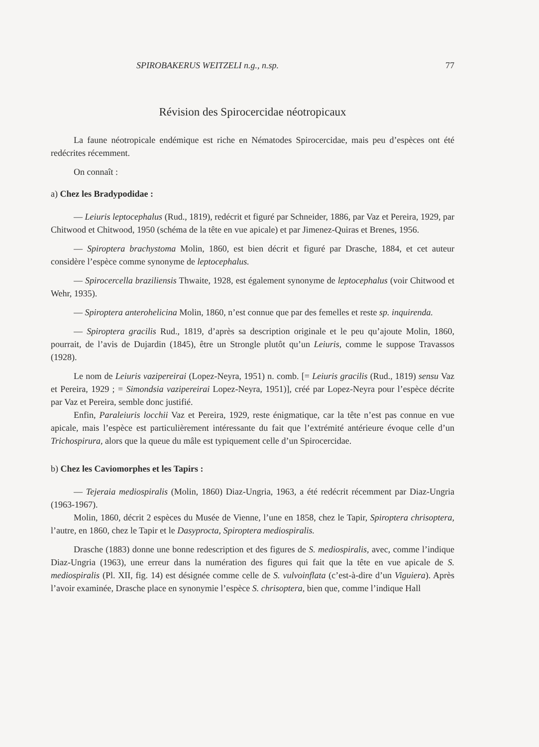SPIROBAKERUS WEITZELI n.g., n.sp. 77
Révision des Spirocercidae néotropicaux
La faune néotropicale endémique est riche en Nématodes Spirocercidae, mais peu d’espèces ont été redécrites récemment.
On connaît :
a) Chez les Bradypodidae :
— Leiuris leptocephalus (Rud., 1819), redécrit et figuré par Schneider, 1886, par Vaz et Pereira, 1929, par Chitwood et Chitwood, 1950 (schéma de la tête en vue apicale) et par Jimenez-Quiras et Brenes, 1956.
— Spiroptera brachystoma Molin, 1860, est bien décrit et figuré par Drasche, 1884, et cet auteur considère l’espèce comme synonyme de leptocephalus.
— Spirocercella braziliensis Thwaite, 1928, est également synonyme de leptocephalus (voir Chitwood et Wehr, 1935).
— Spiroptera anterohelicina Molin, 1860, n’est connue que par des femelles et reste sp. inquirenda.
— Spiroptera gracilis Rud., 1819, d’après sa description originale et le peu qu’ajoute Molin, 1860, pourrait, de l’avis de Dujardin (1845), être un Strongle plutôt qu’un Leiuris, comme le suppose Travassos (1928).
Le nom de Leiuris vazipereirai (Lopez-Neyra, 1951) n. comb. [= Leiuris gracilis (Rud., 1819) sensu Vaz et Pereira, 1929 ; = Simondsia vazipereirai Lopez-Neyra, 1951)], créé par Lopez-Neyra pour l’espèce décrite par Vaz et Pereira, semble donc justifié.
Enfin, Paraleiuris locchii Vaz et Pereira, 1929, reste énigmatique, car la tête n’est pas connue en vue apicale, mais l’espèce est particulièrement intéressante du fait que l’extrémité antérieure évoque celle d’un Trichospirura, alors que la queue du mâle est typiquement celle d’un Spirocercidae.
b) Chez les Caviomorphes et les Tapirs :
— Tejeraia mediospiralis (Molin, 1860) Diaz-Ungria, 1963, a été redécrit récemment par Diaz-Ungria (1963-1967).
Molin, 1860, décrit 2 espèces du Musée de Vienne, l’une en 1858, chez le Tapir, Spiroptera chrisoptera, l’autre, en 1860, chez le Tapir et le Dasyprocta, Spiroptera mediospiralis.
Drasche (1883) donne une bonne redescription et des figures de S. mediospiralis, avec, comme l’indique Diaz-Ungria (1963), une erreur dans la numération des figures qui fait que la tête en vue apicale de S. mediospiralis (Pl. XII, fig. 14) est désignée comme celle de S. vulvoinflata (c’est-à-dire d’un Viguiera). Après l’avoir examinée, Drasche place en synonymie l’espèce S. chrisoptera, bien que, comme l’indique Hall